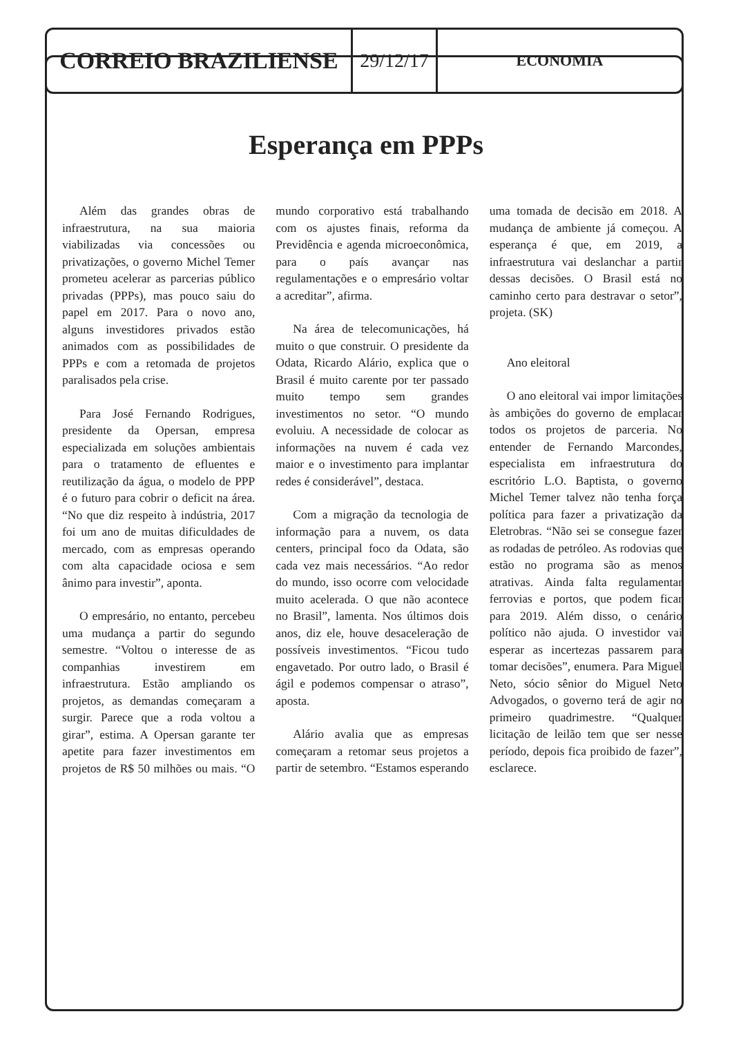CORREIO BRAZILIENSE
29/12/17
ECONOMIA
Esperança em PPPs
Além das grandes obras de infraestrutura, na sua maioria viabilizadas via concessões ou privatizações, o governo Michel Temer prometeu acelerar as parcerias público privadas (PPPs), mas pouco saiu do papel em 2017. Para o novo ano, alguns investidores privados estão animados com as possibilidades de PPPs e com a retomada de projetos paralisados pela crise.
Para José Fernando Rodrigues, presidente da Opersan, empresa especializada em soluções ambientais para o tratamento de efluentes e reutilização da água, o modelo de PPP é o futuro para cobrir o deficit na área. “No que diz respeito à indústria, 2017 foi um ano de muitas dificuldades de mercado, com as empresas operando com alta capacidade ociosa e sem ânimo para investir”, aponta.
O empresário, no entanto, percebeu uma mudança a partir do segundo semestre. “Voltou o interesse de as companhias investirem em infraestrutura. Estão ampliando os projetos, as demandas começaram a surgir. Parece que a roda voltou a girar”, estima. A Opersan garante ter apetite para fazer investimentos em projetos de R$ 50 milhões ou mais. “O mundo corporativo está trabalhando com os ajustes finais, reforma da Previdência e agenda microeconômica, para o país avançar nas regulamentações e o empresário voltar a acreditar”, afirma.
Na área de telecomunicações, há muito o que construir. O presidente da Odata, Ricardo Alário, explica que o Brasil é muito carente por ter passado muito tempo sem grandes investimentos no setor. “O mundo evoluiu. A necessidade de colocar as informações na nuvem é cada vez maior e o investimento para implantar redes é considerável”, destaca.
Com a migração da tecnologia de informação para a nuvem, os data centers, principal foco da Odata, são cada vez mais necessários. “Ao redor do mundo, isso ocorre com velocidade muito acelerada. O que não acontece no Brasil”, lamenta. Nos últimos dois anos, diz ele, houve desaceleração de possíveis investimentos. “Ficou tudo engavetado. Por outro lado, o Brasil é ágil e podemos compensar o atraso”, aposta.
Alário avalia que as empresas começaram a retomar seus projetos a partir de setembro. “Estamos esperando uma tomada de decisão em 2018. A mudança de ambiente já começou. A esperança é que, em 2019, a infraestrutura vai deslanchar a partir dessas decisões. O Brasil está no caminho certo para destravar o setor”, projeta. (SK)
Ano eleitoral
O ano eleitoral vai impor limitações às ambições do governo de emplacar todos os projetos de parceria. No entender de Fernando Marcondes, especialista em infraestrutura do escritório L.O. Baptista, o governo Michel Temer talvez não tenha força política para fazer a privatização da Eletrobras. “Não sei se consegue fazer as rodadas de petróleo. As rodovias que estão no programa são as menos atrativas. Ainda falta regulamentar ferrovias e portos, que podem ficar para 2019. Além disso, o cenário político não ajuda. O investidor vai esperar as incertezas passarem para tomar decisões”, enumera. Para Miguel Neto, sócio sênior do Miguel Neto Advogados, o governo terá de agir no primeiro quadrimestre. “Qualquer licitação de leilão tem que ser nesse período, depois fica proibido de fazer”, esclarece.